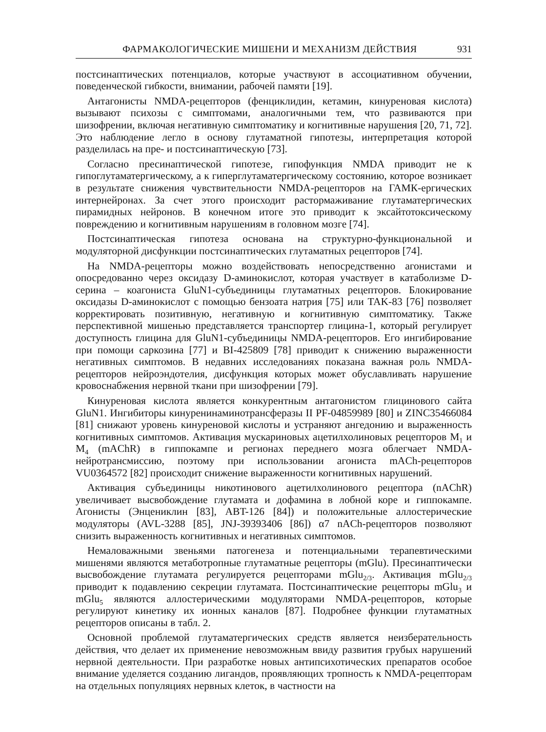ФАРМАКОЛОГИЧЕСКИЕ МИШЕНИ И МЕХАНИЗМ ДЕЙСТВИЯ 931
постсинаптических потенциалов, которые участвуют в ассоциативном обучении, поведенческой гибкости, внимании, рабочей памяти [19].
Антагонисты NMDA-рецепторов (фенциклидин, кетамин, кинуреновая кислота) вызывают психозы с симптомами, аналогичными тем, что развиваются при шизофрении, включая негативную симптоматику и когнитивные нарушения [20, 71, 72]. Это наблюдение легло в основу глутаматной гипотезы, интерпретация которой разделилась на пре- и постсинаптическую [73].
Согласно пресинаптической гипотезе, гипофункция NMDA приводит не к гипоглутаматергическому, а к гиперглутаматергическому состоянию, которое возникает в результате снижения чувствительности NMDA-рецепторов на ГАМК-ергических интернейронах. За счет этого происходит растормаживание глутаматергических пирамидных нейронов. В конечном итоге это приводит к эксайтотоксическому повреждению и когнитивным нарушениям в головном мозге [74].
Постсинаптическая гипотеза основана на структурно-функциональной и модуляторной дисфункции постсинаптических глутаматных рецепторов [74].
На NMDA-рецепторы можно воздействовать непосредственно агонистами и опосредованно через оксидазу D-аминокислот, которая участвует в катаболизме D-серина – коагониста GluN1-субъединицы глутаматных рецепторов. Блокирование оксидазы D-аминокислот с помощью бензоата натрия [75] или TAK-83 [76] позволяет корректировать позитивную, негативную и когнитивную симптоматику. Также перспективной мишенью представляется транспортер глицина-1, который регулирует доступность глицина для GluN1-субъединицы NMDA-рецепторов. Его ингибирование при помощи саркозина [77] и BI-425809 [78] приводит к снижению выраженности негативных симптомов. В недавних исследованиях показана важная роль NMDA-рецепторов нейроэндотелия, дисфункция которых может обуславливать нарушение кровоснабжения нервной ткани при шизофрении [79].
Кинуреновая кислота является конкурентным антагонистом глицинового сайта GluN1. Ингибиторы кинуренинаминотрансферазы II PF-04859989 [80] и ZINC35466084 [81] снижают уровень кинуреновой кислоты и устраняют ангедонию и выраженность когнитивных симптомов. Активация мускариновых ацетилхолиновых рецепторов M<sub>1</sub> и M<sub>4</sub> (mAChR) в гиппокампе и регионах переднего мозга облегчает NMDA-нейротрансмиссию, поэтому при использовании агониста mACh-рецепторов VU0364572 [82] происходит снижение выраженности когнитивных нарушений.
Активация субъединицы никотинового ацетилхолинового рецептора (nAChR) увеличивает высвобождение глутамата и дофамина в лобной коре и гиппокампе. Агонисты (Энцениклин [83], ABT-126 [84]) и положительные аллостерические модуляторы (AVL-3288 [85], JNJ-39393406 [86]) α7 nACh-рецепторов позволяют снизить выраженность когнитивных и негативных симптомов.
Немаловажными звеньями патогенеза и потенциальными терапевтическими мишенями являются метаботропные глутаматные рецепторы (mGlu). Пресинаптически высвобождение глутамата регулируется рецепторами mGlu<sub>2/3</sub>. Активация mGlu<sub>2/3</sub> приводит к подавлению секреции глутамата. Постсинаптические рецепторы mGlu<sub>3</sub> и mGlu<sub>5</sub> являются аллостерическими модуляторами NMDA-рецепторов, которые регулируют кинетику их ионных каналов [87]. Подробнее функции глутаматных рецепторов описаны в табл. 2.
Основной проблемой глутаматергических средств является неизберательность действия, что делает их применение невозможным ввиду развития грубых нарушений нервной деятельности. При разработке новых антипсихотических препаратов особое внимание уделяется созданию лигандов, проявляющих тропность к NMDA-рецепторам на отдельных популяциях нервных клеток, в частности на